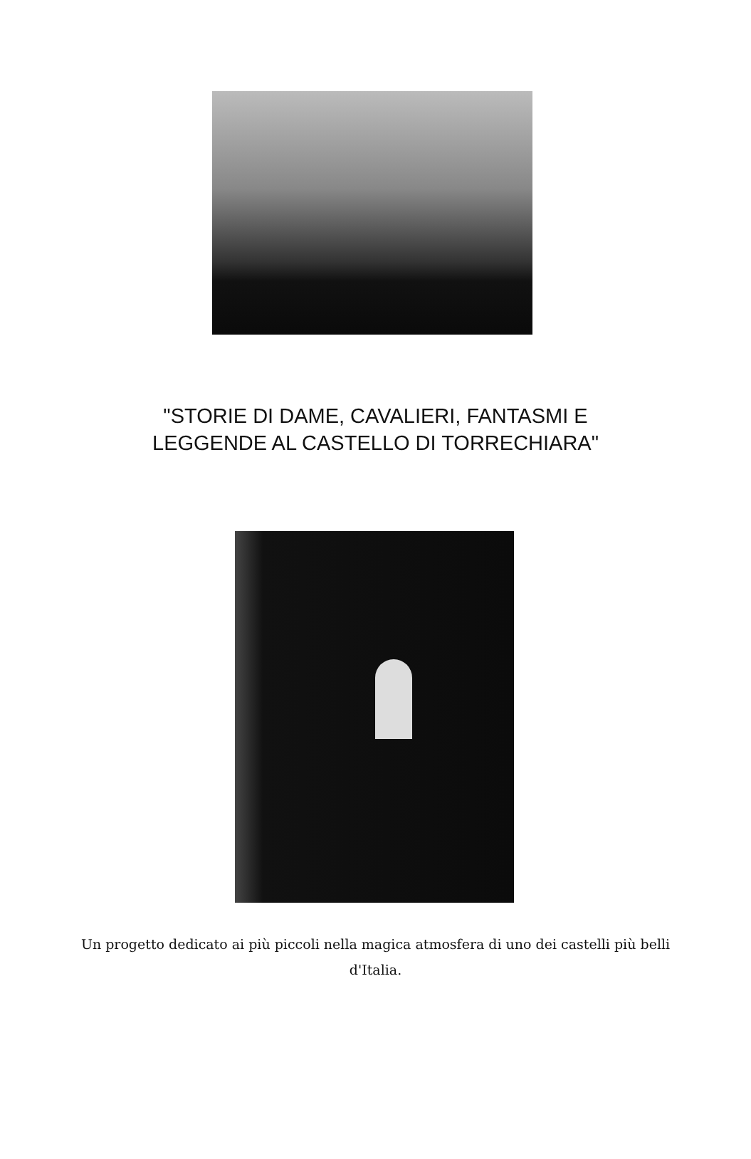"STORIE DI DAME, CAVALIERI, FANTASMI E
LEGGENDE AL CASTELLO DI TORRECHIARA"
Un progetto dedicato ai più piccoli nella magica atmosfera di uno dei castelli più belli d'Italia.